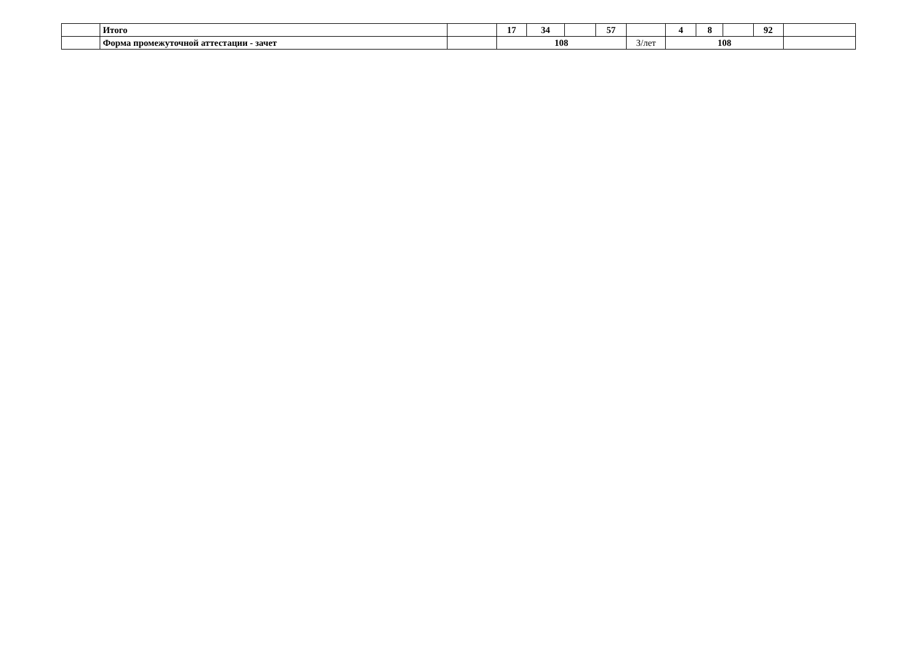| | Итого | | 17 | 34 | | 57 | | 4 | 8 | | 92 | |
| | Форма промежуточной аттестации - зачет | | 108 | | | | З/лет | 108 | | | | |